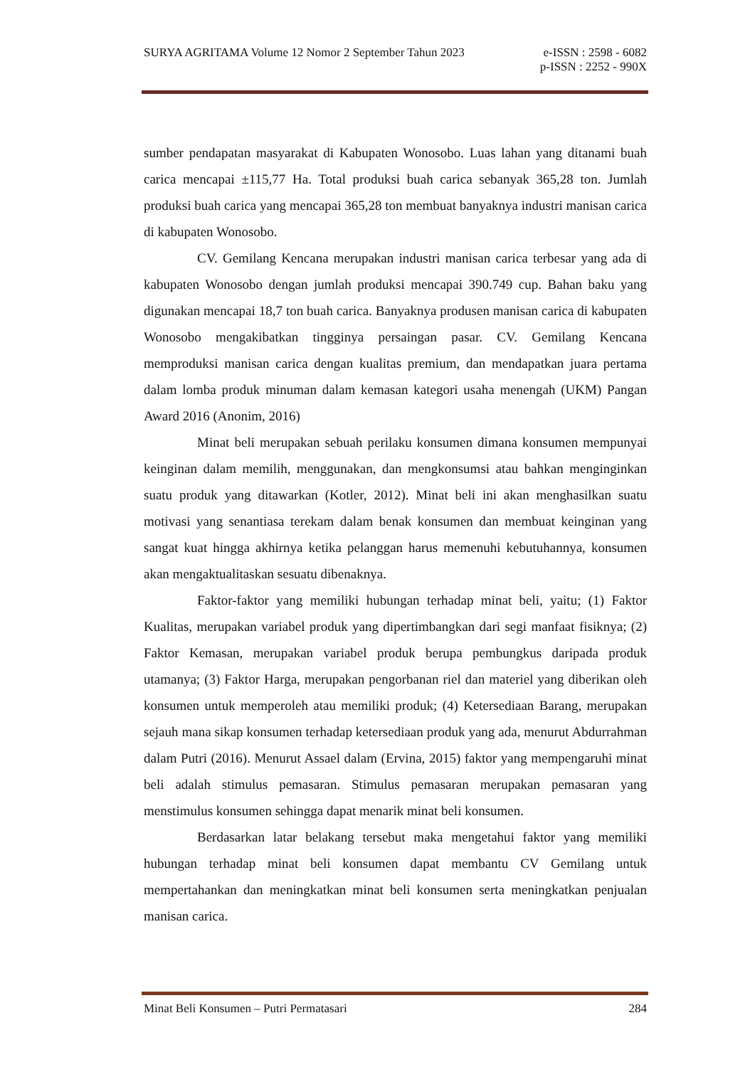SURYA AGRITAMA Volume 12 Nomor 2 September Tahun 2023 e-ISSN : 2598 - 6082
p-ISSN : 2252 - 990X
sumber pendapatan masyarakat di Kabupaten Wonosobo. Luas lahan yang ditanami buah carica mencapai ±115,77 Ha. Total produksi buah carica sebanyak 365,28 ton. Jumlah produksi buah carica yang mencapai 365,28 ton membuat banyaknya industri manisan carica di kabupaten Wonosobo.
CV. Gemilang Kencana merupakan industri manisan carica terbesar yang ada di kabupaten Wonosobo dengan jumlah produksi mencapai 390.749 cup. Bahan baku yang digunakan mencapai 18,7 ton buah carica. Banyaknya produsen manisan carica di kabupaten Wonosobo mengakibatkan tingginya persaingan pasar. CV. Gemilang Kencana memproduksi manisan carica dengan kualitas premium, dan mendapatkan juara pertama dalam lomba produk minuman dalam kemasan kategori usaha menengah (UKM) Pangan Award 2016 (Anonim, 2016)
Minat beli merupakan sebuah perilaku konsumen dimana konsumen mempunyai keinginan dalam memilih, menggunakan, dan mengkonsumsi atau bahkan menginginkan suatu produk yang ditawarkan (Kotler, 2012). Minat beli ini akan menghasilkan suatu motivasi yang senantiasa terekam dalam benak konsumen dan membuat keinginan yang sangat kuat hingga akhirnya ketika pelanggan harus memenuhi kebutuhannya, konsumen akan mengaktualitaskan sesuatu dibenaknya.
Faktor-faktor yang memiliki hubungan terhadap minat beli, yaitu; (1) Faktor Kualitas, merupakan variabel produk yang dipertimbangkan dari segi manfaat fisiknya; (2) Faktor Kemasan, merupakan variabel produk berupa pembungkus daripada produk utamanya; (3) Faktor Harga, merupakan pengorbanan riel dan materiel yang diberikan oleh konsumen untuk memperoleh atau memiliki produk; (4) Ketersediaan Barang, merupakan sejauh mana sikap konsumen terhadap ketersediaan produk yang ada, menurut Abdurrahman dalam Putri (2016). Menurut Assael dalam (Ervina, 2015) faktor yang mempengaruhi minat beli adalah stimulus pemasaran. Stimulus pemasaran merupakan pemasaran yang menstimulus konsumen sehingga dapat menarik minat beli konsumen.
Berdasarkan latar belakang tersebut maka mengetahui faktor yang memiliki hubungan terhadap minat beli konsumen dapat membantu CV Gemilang untuk mempertahankan dan meningkatkan minat beli konsumen serta meningkatkan penjualan manisan carica.
Minat Beli Konsumen – Putri Permatasari 284